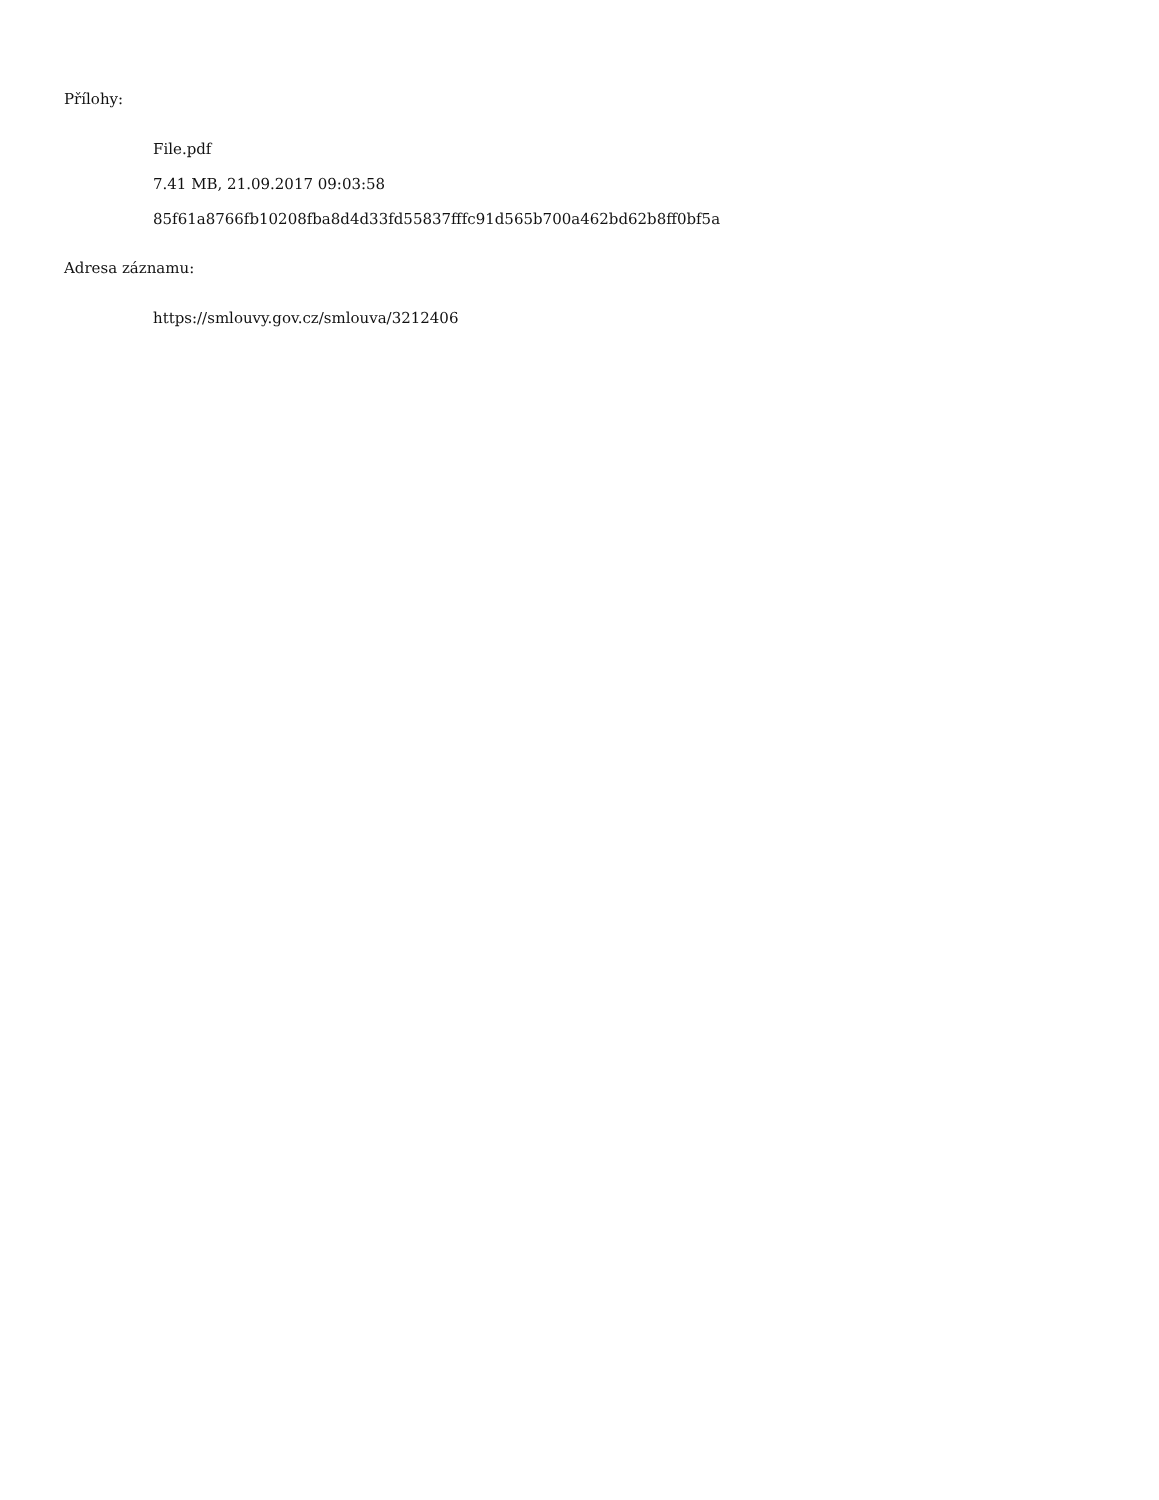Přílohy:
File.pdf
7.41 MB, 21.09.2017 09:03:58
85f61a8766fb10208fba8d4d33fd55837fffc91d565b700a462bd62b8ff0bf5a
Adresa záznamu:
https://smlouvy.gov.cz/smlouva/3212406